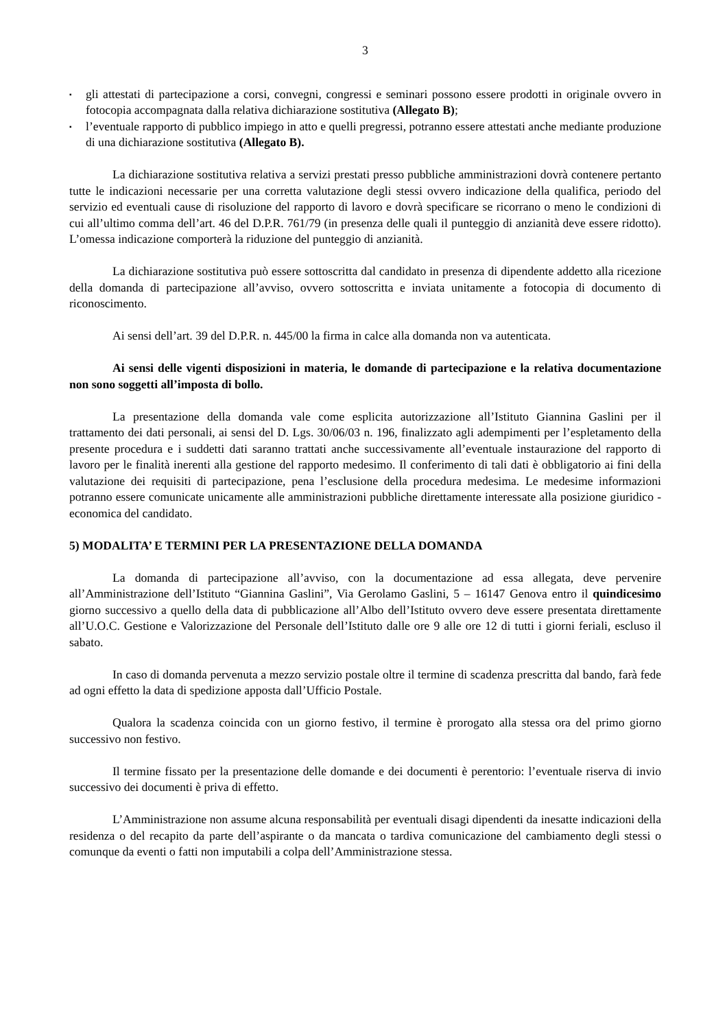3
▪ gli attestati di partecipazione a corsi, convegni, congressi e seminari possono essere prodotti in originale ovvero in fotocopia accompagnata dalla relativa dichiarazione sostitutiva (Allegato B);
▪ l’eventuale rapporto di pubblico impiego in atto e quelli pregressi, potranno essere attestati anche mediante produzione di una dichiarazione sostitutiva (Allegato B).
La dichiarazione sostitutiva relativa a servizi prestati presso pubbliche amministrazioni dovrà contenere pertanto tutte le indicazioni necessarie per una corretta valutazione degli stessi ovvero indicazione della qualifica, periodo del servizio ed eventuali cause di risoluzione del rapporto di lavoro e dovrà specificare se ricorrano o meno le condizioni di cui all’ultimo comma dell’art. 46 del D.P.R. 761/79 (in presenza delle quali il punteggio di anzianità deve essere ridotto). L’omessa indicazione comporterà la riduzione del punteggio di anzianità.
La dichiarazione sostitutiva può essere sottoscritta dal candidato in presenza di dipendente addetto alla ricezione della domanda di partecipazione all’avviso, ovvero sottoscritta e inviata unitamente a fotocopia di documento di riconoscimento.
Ai sensi dell’art. 39 del D.P.R. n. 445/00 la firma in calce alla domanda non va autenticata.
Ai sensi delle vigenti disposizioni in materia, le domande di partecipazione e la relativa documentazione non sono soggetti all’imposta di bollo.
La presentazione della domanda vale come esplicita autorizzazione all’Istituto Giannina Gaslini per il trattamento dei dati personali, ai sensi del D. Lgs. 30/06/03 n. 196, finalizzato agli adempimenti per l’espletamento della presente procedura e i suddetti dati saranno trattati anche successivamente all’eventuale instaurazione del rapporto di lavoro per le finalità inerenti alla gestione del rapporto medesimo. Il conferimento di tali dati è obbligatorio ai fini della valutazione dei requisiti di partecipazione, pena l’esclusione della procedura medesima. Le medesime informazioni potranno essere comunicate unicamente alle amministrazioni pubbliche direttamente interessate alla posizione giuridico - economica del candidato.
5) MODALITA’ E TERMINI PER LA PRESENTAZIONE DELLA DOMANDA
La domanda di partecipazione all’avviso, con la documentazione ad essa allegata, deve pervenire all’Amministrazione dell’Istituto “Giannina Gaslini”, Via Gerolamo Gaslini, 5 – 16147 Genova entro il quindicesimo giorno successivo a quello della data di pubblicazione all’Albo dell’Istituto ovvero deve essere presentata direttamente all’U.O.C. Gestione e Valorizzazione del Personale dell’Istituto dalle ore 9 alle ore 12 di tutti i giorni feriali, escluso il sabato.
In caso di domanda pervenuta a mezzo servizio postale oltre il termine di scadenza prescritta dal bando, farà fede ad ogni effetto la data di spedizione apposta dall’Ufficio Postale.
Qualora la scadenza coincida con un giorno festivo, il termine è prorogato alla stessa ora del primo giorno successivo non festivo.
Il termine fissato per la presentazione delle domande e dei documenti è perentorio: l’eventuale riserva di invio successivo dei documenti è priva di effetto.
L’Amministrazione non assume alcuna responsabilità per eventuali disagi dipendenti da inesatte indicazioni della residenza o del recapito da parte dell’aspirante o da mancata o tardiva comunicazione del cambiamento degli stessi o comunque da eventi o fatti non imputabili a colpa dell’Amministrazione stessa.